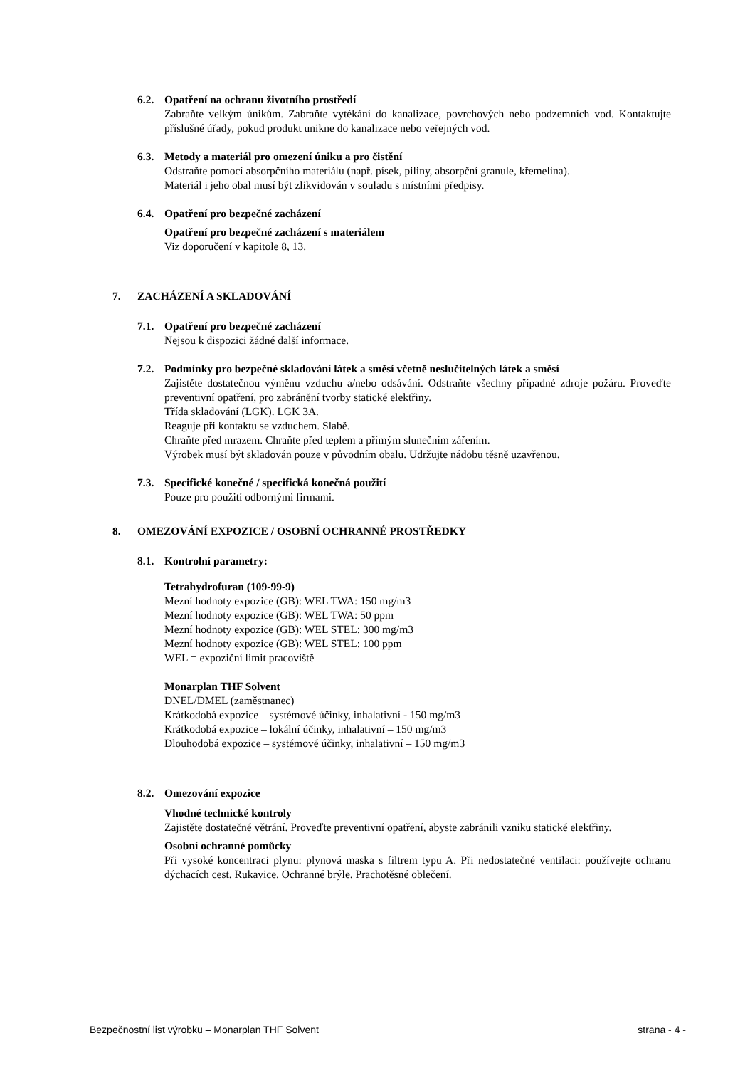6.2. Opatření na ochranu životního prostředí
Zabraňte velkým únikům. Zabraňte vytékání do kanalizace, povrchových nebo podzemních vod. Kontaktujte příslušné úřady, pokud produkt unikne do kanalizace nebo veřejných vod.
6.3. Metody a materiál pro omezení úniku a pro čistění
Odstraňte pomocí absorpčního materiálu (např. písek, piliny, absorpční granule, křemelina).
Materiál i jeho obal musí být zlikvidován v souladu s místními předpisy.
6.4. Opatření pro bezpečné zacházení
Opatření pro bezpečné zacházení s materiálem
Viz doporučení v kapitole 8, 13.
7. ZACHÁZENÍ A SKLADOVÁNÍ
7.1. Opatření pro bezpečné zacházení
Nejsou k dispozici žádné další informace.
7.2. Podmínky pro bezpečné skladování látek a směsí včetně neslučitelných látek a směsí
Zajistěte dostatečnou výměnu vzduchu a/nebo odsávání. Odstraňte všechny případné zdroje požáru. Proveďte preventivní opatření, pro zabránění tvorby statické elektřiny.
Třída skladování (LGK). LGK 3A.
Reaguje při kontaktu se vzduchem. Slabě.
Chraňte před mrazem. Chraňte před teplem a přímým slunečním zářením.
Výrobek musí být skladován pouze v původním obalu. Udržujte nádobu těsně uzavřenou.
7.3. Specifické konečné / specifická konečná použití
Pouze pro použití odbornými firmami.
8. OMEZOVÁNÍ EXPOZICE / OSOBNÍ OCHRANNÉ PROSTŘEDKY
8.1. Kontrolní parametry:
Tetrahydrofuran (109-99-9)
Mezní hodnoty expozice (GB): WEL TWA: 150 mg/m3
Mezní hodnoty expozice (GB): WEL TWA: 50 ppm
Mezní hodnoty expozice (GB): WEL STEL: 300 mg/m3
Mezní hodnoty expozice (GB): WEL STEL: 100 ppm
WEL = expoziční limit pracoviště
Monarplan THF Solvent
DNEL/DMEL (zaměstnanec)
Krátkodobá expozice – systémové účinky, inhalativní - 150 mg/m3
Krátkodobá expozice – lokální účinky, inhalativní – 150 mg/m3
Dlouhodobá expozice – systémové účinky, inhalativní – 150 mg/m3
8.2. Omezování expozice
Vhodné technické kontroly
Zajistěte dostatečné větrání. Proveďte preventivní opatření, abyste zabránili vzniku statické elektřiny.
Osobní ochranné pomůcky
Při vysoké koncentraci plynu: plynová maska s filtrem typu A. Při nedostatečné ventilaci: používejte ochranu dýchacích cest. Rukavice. Ochranné brýle. Prachotěsné oblečení.
Bezpečnostní list výrobku – Monarplan THF Solvent strana - 4 -